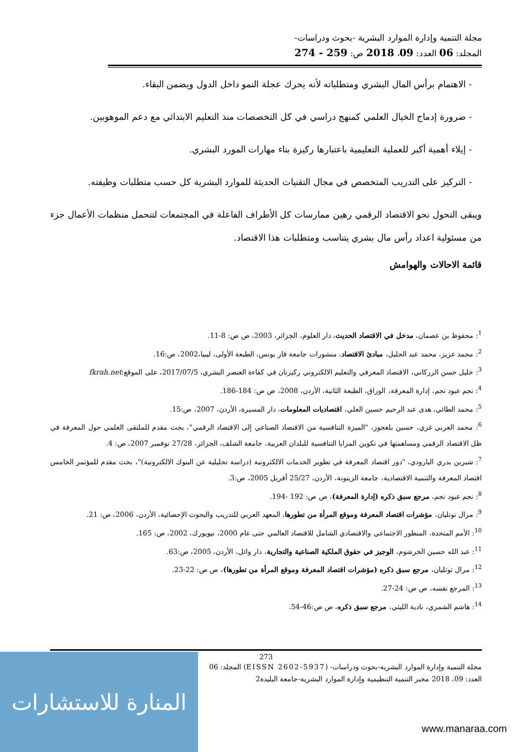مجلة التنمية وإدارة الموارد البشرية -بحوث ودراسات-
المجلد: 06 العدد: 09، 2018 ص: 259 - 274
- الاهتمام برأس المال البشري ومتطلباته لأنه يحرك عجلة النمو داخل الدول ويضمن البقاء.
- ضرورة إدماج الخيال العلمي كمنهج دراسي في كل التخصصات منذ التعليم الابتدائي مع دعم الموهوبين.
- إيلاء أهمية أكبر للعملية التعليمية باعتبارها ركيزة بناء مهارات المورد البشري.
- التركيز على التدريب المتخصص في مجال التقنيات الحديثة للموارد البشرية كل حسب متطلبات وظيفته.
ويبقى التحول نحو الاقتصاد الرقمي رهين ممارسات كل الأطراف الفاعلة في المجتمعات لتتحمل منظمات الأعمال جزء من مسئولية اعداد رأس مال بشري يتناسب ومتطلبات هذا الاقتصاد.
قائمة الاحالات والهوامش
<sup>1</sup>: محفوظ بن عصمان، مدخل في الاقتصاد الحديث، دار العلوم، الجزائر، 2003، ص ص: 8-11.
<sup>2</sup>: محمد عزيز، محمد عبد الجليل، مبادئ الاقتصاد، منشورات جامعة قاز يونس، الطبعة الأولى، ليبيا،2002، ص:16.
<sup>3</sup>: خليل حسن الزركاني، الاقتصاد المعرفي والتعليم الالكتروني ركيزتان في كفاءة العنصر البشري، 2017/07/5، على الموقع:fkrah.net
<sup>4</sup>: نجم عبود نجم، إدارة المعرفة، الوراق، الطبعة الثانية، الأردن، 2008، ص ص: 184-186.
<sup>5</sup>: محمد الطائي، هدى عبد الرحيم حسين العلي، اقتصاديات المعلومات، دار المسيرة، الأردن، 2007، ص:15.
<sup>6</sup>: محمد العربي غزي، حسين بلعجوز، "الميزة التنافسية من الاقتصاد الصناعي إلى الاقتصاد الرقمي"، بحث مقدم للملتقى العلمي حول المعرفة في ظل الاقتصاد الرقمي ومساهمتها في تكوين المزايا التنافسية للبلدان العربية، جامعة الشلف، الجزائر، 27/28 نوفمبر 2007، ص: 4.
<sup>7</sup>: شيرين بدري البارودي، "دور اقتصاد المعرفة في تطوير الخدمات الالكترونية (دراسة تحليلية عن البنوك الالكترونية)"، بحث مقدم للمؤتمر الخامس اقتصاد المعرفة والتنمية الاقتصادية، جامعة الزيتونة، الأردن، 25/27 أفريل 2005، ص:3.
<sup>8</sup>: نجم عبود نجم، مرجع سبق ذكره (إدارة المعرفة)، ص ص: 192 -194.
<sup>9</sup>: مرال توتليان، مؤشرات اقتصاد المعرفة وموقع المرأة من تطورها، المعهد العربي للتدريب والبحوث الإحصائية، الأردن، 2006، ص: 21.
<sup>10</sup>: الأمم المتحدة، المنظور الاجتماعي والاقتصادي الشامل للاقتصاد العالمي حتى عام 2000، نيويورك، 2002، ص: 165.
<sup>11</sup>: عبد الله حسين الخرشوم، الوجيز في حقوق الملكية الصناعية والتجارية، دار وائل، الأردن، 2005، ص:63.
<sup>12</sup>: مرال توتليان، مرجع سبق ذكره (مؤشرات اقتصاد المعرفة وموقع المرأة من تطورها)، ص ص: 22-23.
<sup>13</sup>: المرجع نفسه، ص ص: 24-27.
<sup>14</sup>: هاشم الشمري، نادية الليثي، مرجع سبق ذكره، ص ص:46-54.
273
مجلة التنمية وإدارة الموارد البشرية-بحوث ودراسات- (EISSN 2602-5937) المجلد: 06
العدد: 09، 2018 مخبر التنمية التنظيمية وإدارة الموارد البشرية-جامعة البليدة2
المنارة للاستشارات
www.manaraa.com